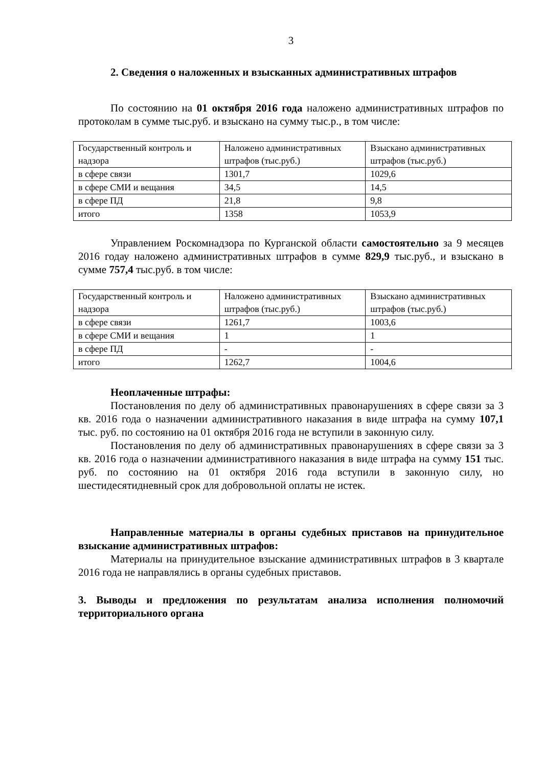3
2. Сведения о наложенных и взысканных административных штрафов
По состоянию на 01 октября 2016 года наложено административных штрафов по протоколам в сумме тыс.руб. и взыскано на сумму тыс.р., в том числе:
| Государственный контроль и надзора | Наложено административных штрафов (тыс.руб.) | Взыскано административных штрафов (тыс.руб.) |
| в сфере связи | 1301,7 | 1029,6 |
| в сфере СМИ и вещания | 34,5 | 14,5 |
| в сфере ПД | 21,8 | 9,8 |
| итого | 1358 | 1053,9 |
Управлением Роскомнадзора по Курганской области самостоятельно за 9 месяцев 2016 годау наложено административных штрафов в сумме 829,9 тыс.руб., и взыскано в сумме 757,4 тыс.руб. в том числе:
| Государственный контроль и надзора | Наложено административных штрафов (тыс.руб.) | Взыскано административных штрафов (тыс.руб.) |
| в сфере связи | 1261,7 | 1003,6 |
| в сфере СМИ и вещания | 1 | 1 |
| в сфере ПД | - | - |
| итого | 1262,7 | 1004,6 |
Неоплаченные штрафы:
Постановления по делу об административных правонарушениях в сфере связи за 3 кв. 2016 года о назначении административного наказания в виде штрафа на сумму 107,1 тыс. руб. по состоянию на 01 октября 2016 года не вступили в законную силу.
Постановления по делу об административных правонарушениях в сфере связи за 3 кв. 2016 года о назначении административного наказания в виде штрафа на сумму 151 тыс. руб. по состоянию на 01 октября 2016 года вступили в законную силу, но шестидесятидневный срок для добровольной оплаты не истек.
Направленные материалы в органы судебных приставов на принудительное взыскание административных штрафов:
Материалы на принудительное взыскание административных штрафов в 3 квартале 2016 года не направлялись в органы судебных приставов.
3. Выводы и предложения по результатам анализа исполнения полномочий территориального органа